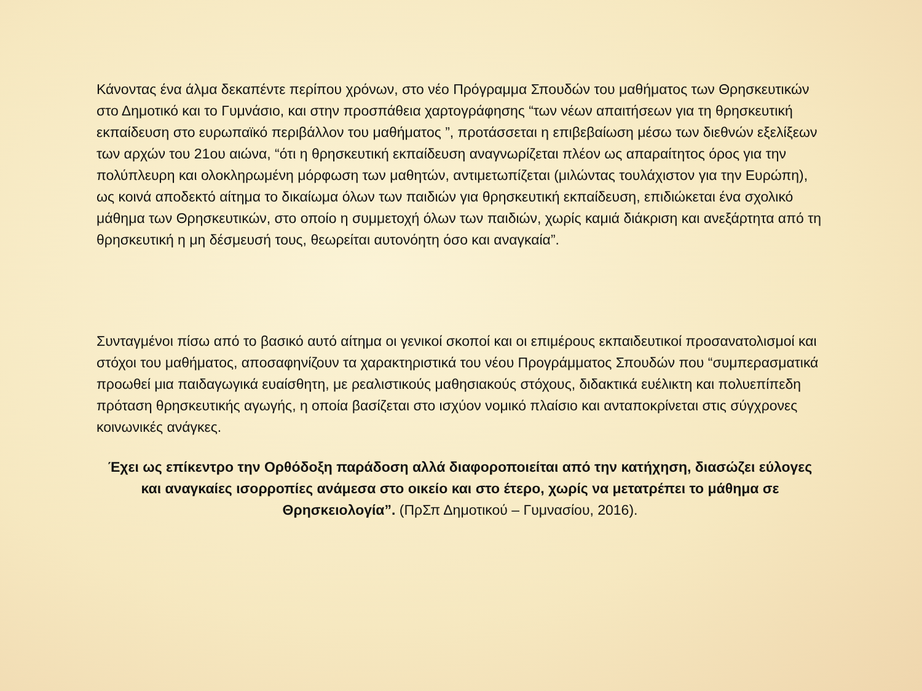Κάνοντας ένα άλμα δεκαπέντε περίπου χρόνων, στο νέο Πρόγραμμα Σπουδών του μαθήματος των Θρησκευτικών στο Δημοτικό και το Γυμνάσιο, και στην προσπάθεια χαρτογράφησης “των νέων απαιτήσεων για τη θρησκευτική εκπαίδευση στο ευρωπαϊκό περιβάλλον του μαθήματος ”, προτάσσεται η επιβεβαίωση μέσω των διεθνών εξελίξεων των αρχών του 21ου αιώνα, “ότι η θρησκευτική εκπαίδευση αναγνωρίζεται πλέον ως απαραίτητος όρος για την πολύπλευρη και ολοκληρωμένη μόρφωση των μαθητών, αντιμετωπίζεται (μιλώντας τουλάχιστον για την Ευρώπη), ως κοινά αποδεκτό αίτημα το δικαίωμα όλων των παιδιών για θρησκευτική εκπαίδευση, επιδιώκεται ένα σχολικό μάθημα των Θρησκευτικών, στο οποίο η συμμετοχή όλων των παιδιών, χωρίς καμιά διάκριση και ανεξάρτητα από τη θρησκευτική η μη δέσμευσή τους, θεωρείται αυτονόητη όσο και αναγκαία”.
Συνταγμένοι πίσω από το βασικό αυτό αίτημα οι γενικοί σκοποί και οι επιμέρους εκπαιδευτικοί προσανατολισμοί και στόχοι του μαθήματος, αποσαφηνίζουν τα χαρακτηριστικά του νέου Προγράμματος Σπουδών που “συμπερασματικά προωθεί μια παιδαγωγικά ευαίσθητη, με ρεαλιστικούς μαθησιακούς στόχους, διδακτικά ευέλικτη και πολυεπίπεδη πρόταση θρησκευτικής αγωγής, η οποία βασίζεται στο ισχύον νομικό πλαίσιο και ανταποκρίνεται στις σύγχρονες κοινωνικές ανάγκες.
Έχει ως επίκεντρο την Ορθόδοξη παράδοση αλλά διαφοροποιείται από την κατήχηση, διασώζει εύλογες και αναγκαίες ισορροπίες ανάμεσα στο οικείο και στο έτερο, χωρίς να μετατρέπει το μάθημα σε Θρησκειολογία”. (ΠρΣπ Δημοτικού – Γυμνασίου, 2016).